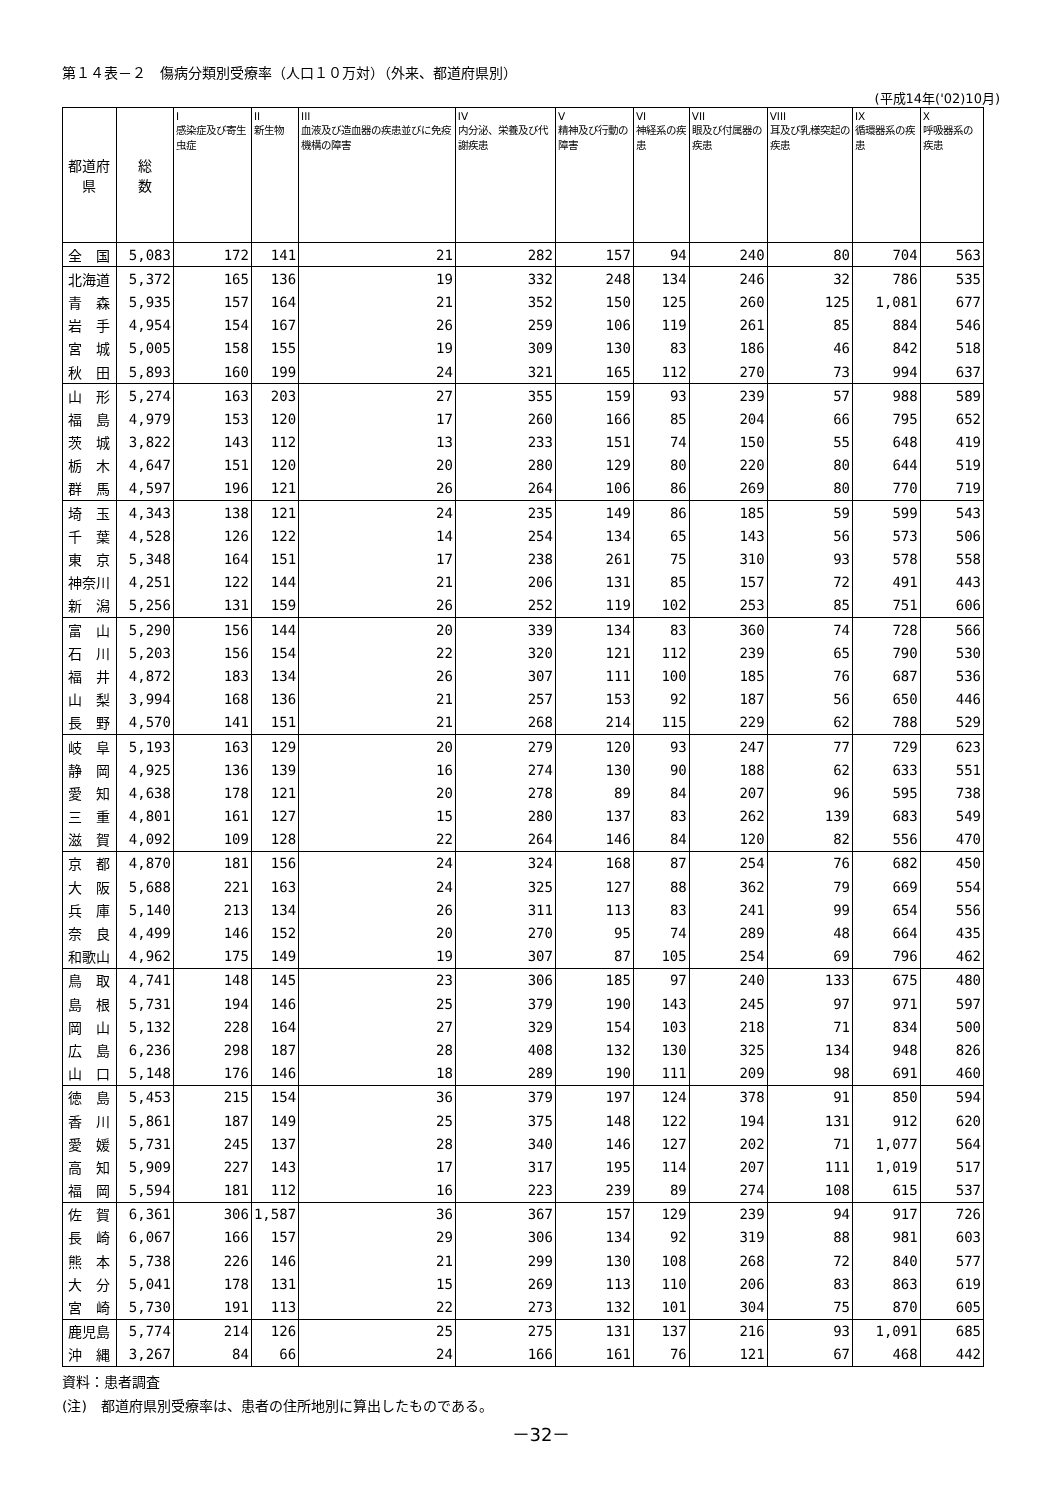第１４表－２　傷病分類別受療率（人口１０万対）（外来、都道府県別）
(平成14年('02)10月)
| 都道府県 | 総 数 | I 感染症及び寄生虫症 | II 新生物 | III 血液及び造血器の疾患並びに免疫機構の障害 | IV 内分泌、栄養及び代謝疾患 | V 精神及び行動の障害 | VI 神経系の疾患 | VII 眼及び付属器の疾患 | VIII 耳及び乳様突起の疾患 | IX 循環器系の疾患 | X 呼吸器系の疾患 |
| --- | --- | --- | --- | --- | --- | --- | --- | --- | --- | --- | --- |
| 全 国 | 5,083 | 172 | 141 | 21 | 282 | 157 | 94 | 240 | 80 | 704 | 563 |
| 北海道 | 5,372 | 165 | 136 | 19 | 332 | 248 | 134 | 246 | 32 | 786 | 535 |
| 青 森 | 5,935 | 157 | 164 | 21 | 352 | 150 | 125 | 260 | 125 | 1,081 | 677 |
| 岩 手 | 4,954 | 154 | 167 | 26 | 259 | 106 | 119 | 261 | 85 | 884 | 546 |
| 宮 城 | 5,005 | 158 | 155 | 19 | 309 | 130 | 83 | 186 | 46 | 842 | 518 |
| 秋 田 | 5,893 | 160 | 199 | 24 | 321 | 165 | 112 | 270 | 73 | 994 | 637 |
| 山 形 | 5,274 | 163 | 203 | 27 | 355 | 159 | 93 | 239 | 57 | 988 | 589 |
| 福 島 | 4,979 | 153 | 120 | 17 | 260 | 166 | 85 | 204 | 66 | 795 | 652 |
| 茨 城 | 3,822 | 143 | 112 | 13 | 233 | 151 | 74 | 150 | 55 | 648 | 419 |
| 栃 木 | 4,647 | 151 | 120 | 20 | 280 | 129 | 80 | 220 | 80 | 644 | 519 |
| 群 馬 | 4,597 | 196 | 121 | 26 | 264 | 106 | 86 | 269 | 80 | 770 | 719 |
| 埼 玉 | 4,343 | 138 | 121 | 24 | 235 | 149 | 86 | 185 | 59 | 599 | 543 |
| 千 葉 | 4,528 | 126 | 122 | 14 | 254 | 134 | 65 | 143 | 56 | 573 | 506 |
| 東 京 | 5,348 | 164 | 151 | 17 | 238 | 261 | 75 | 310 | 93 | 578 | 558 |
| 神奈川 | 4,251 | 122 | 144 | 21 | 206 | 131 | 85 | 157 | 72 | 491 | 443 |
| 新 潟 | 5,256 | 131 | 159 | 26 | 252 | 119 | 102 | 253 | 85 | 751 | 606 |
| 富 山 | 5,290 | 156 | 144 | 20 | 339 | 134 | 83 | 360 | 74 | 728 | 566 |
| 石 川 | 5,203 | 156 | 154 | 22 | 320 | 121 | 112 | 239 | 65 | 790 | 530 |
| 福 井 | 4,872 | 183 | 134 | 26 | 307 | 111 | 100 | 185 | 76 | 687 | 536 |
| 山 梨 | 3,994 | 168 | 136 | 21 | 257 | 153 | 92 | 187 | 56 | 650 | 446 |
| 長 野 | 4,570 | 141 | 151 | 21 | 268 | 214 | 115 | 229 | 62 | 788 | 529 |
| 岐 阜 | 5,193 | 163 | 129 | 20 | 279 | 120 | 93 | 247 | 77 | 729 | 623 |
| 静 岡 | 4,925 | 136 | 139 | 16 | 274 | 130 | 90 | 188 | 62 | 633 | 551 |
| 愛 知 | 4,638 | 178 | 121 | 20 | 278 | 89 | 84 | 207 | 96 | 595 | 738 |
| 三 重 | 4,801 | 161 | 127 | 15 | 280 | 137 | 83 | 262 | 139 | 683 | 549 |
| 滋 賀 | 4,092 | 109 | 128 | 22 | 264 | 146 | 84 | 120 | 82 | 556 | 470 |
| 京 都 | 4,870 | 181 | 156 | 24 | 324 | 168 | 87 | 254 | 76 | 682 | 450 |
| 大 阪 | 5,688 | 221 | 163 | 24 | 325 | 127 | 88 | 362 | 79 | 669 | 554 |
| 兵 庫 | 5,140 | 213 | 134 | 26 | 311 | 113 | 83 | 241 | 99 | 654 | 556 |
| 奈 良 | 4,499 | 146 | 152 | 20 | 270 | 95 | 74 | 289 | 48 | 664 | 435 |
| 和歌山 | 4,962 | 175 | 149 | 19 | 307 | 87 | 105 | 254 | 69 | 796 | 462 |
| 鳥 取 | 4,741 | 148 | 145 | 23 | 306 | 185 | 97 | 240 | 133 | 675 | 480 |
| 島 根 | 5,731 | 194 | 146 | 25 | 379 | 190 | 143 | 245 | 97 | 971 | 597 |
| 岡 山 | 5,132 | 228 | 164 | 27 | 329 | 154 | 103 | 218 | 71 | 834 | 500 |
| 広 島 | 6,236 | 298 | 187 | 28 | 408 | 132 | 130 | 325 | 134 | 948 | 826 |
| 山 口 | 5,148 | 176 | 146 | 18 | 289 | 190 | 111 | 209 | 98 | 691 | 460 |
| 徳 島 | 5,453 | 215 | 154 | 36 | 379 | 197 | 124 | 378 | 91 | 850 | 594 |
| 香 川 | 5,861 | 187 | 149 | 25 | 375 | 148 | 122 | 194 | 131 | 912 | 620 |
| 愛 媛 | 5,731 | 245 | 137 | 28 | 340 | 146 | 127 | 202 | 71 | 1,077 | 564 |
| 高 知 | 5,909 | 227 | 143 | 17 | 317 | 195 | 114 | 207 | 111 | 1,019 | 517 |
| 福 岡 | 5,594 | 181 | 112 | 16 | 223 | 239 | 89 | 274 | 108 | 615 | 537 |
| 佐 賀 | 6,361 | 306 | 1,587 | 36 | 367 | 157 | 129 | 239 | 94 | 917 | 726 |
| 長 崎 | 6,067 | 166 | 157 | 29 | 306 | 134 | 92 | 319 | 88 | 981 | 603 |
| 熊 本 | 5,738 | 226 | 146 | 21 | 299 | 130 | 108 | 268 | 72 | 840 | 577 |
| 大 分 | 5,041 | 178 | 131 | 15 | 269 | 113 | 110 | 206 | 83 | 863 | 619 |
| 宮 崎 | 5,730 | 191 | 113 | 22 | 273 | 132 | 101 | 304 | 75 | 870 | 605 |
| 鹿児島 | 5,774 | 214 | 126 | 25 | 275 | 131 | 137 | 216 | 93 | 1,091 | 685 |
| 沖 縄 | 3,267 | 84 | 66 | 24 | 166 | 161 | 76 | 121 | 67 | 468 | 442 |
資料：患者調査
(注)　都道府県別受療率は、患者の住所地別に算出したものである。
－32－